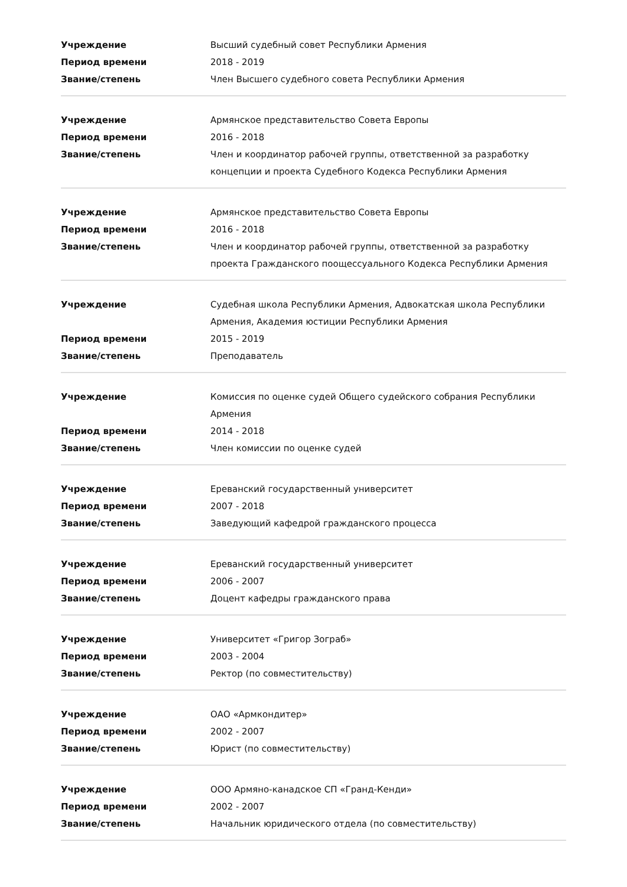| Учреждение | Высший судебный совет Республики Армения |
| Период времени | 2018 - 2019 |
| Звание/степень | Член Высшего судебного совета Республики Армения |
| Учреждение | Армянское представительство Совета Европы |
| Период времени | 2016 - 2018 |
| Звание/степень | Член и координатор рабочей группы, ответственной за разработку концепции и проекта Судебного Кодекса Республики Армения |
| Учреждение | Армянское представительство Совета Европы |
| Период времени | 2016 - 2018 |
| Звание/степень | Член и координатор рабочей группы, ответственной за разработку проекта Гражданского поощессуального Кодекса Республики Армения |
| Учреждение | Судебная школа Республики Армения, Адвокатская школа Республики Армения, Академия юстиции Республики Армения |
| Период времени | 2015 - 2019 |
| Звание/степень | Преподаватель |
| Учреждение | Комиссия по оценке судей Общего судейского собрания Республики Армения |
| Период времени | 2014 - 2018 |
| Звание/степень | Член комиссии по оценке судей |
| Учреждение | Ереванский государственный университет |
| Период времени | 2007 - 2018 |
| Звание/степень | Заведующий кафедрой гражданского процесса |
| Учреждение | Ереванский государственный университет |
| Период времени | 2006 - 2007 |
| Звание/степень | Доцент кафедры гражданского права |
| Учреждение | Университет «Григор Зограб» |
| Период времени | 2003 - 2004 |
| Звание/степень | Ректор (по совместительству) |
| Учреждение | ОАО «Армкондитер» |
| Период времени | 2002 - 2007 |
| Звание/степень | Юрист (по совместительству) |
| Учреждение | ООО Армяно-канадское СП «Гранд-Кенди» |
| Период времени | 2002 - 2007 |
| Звание/степень | Начальник юридического отдела (по совместительству) |